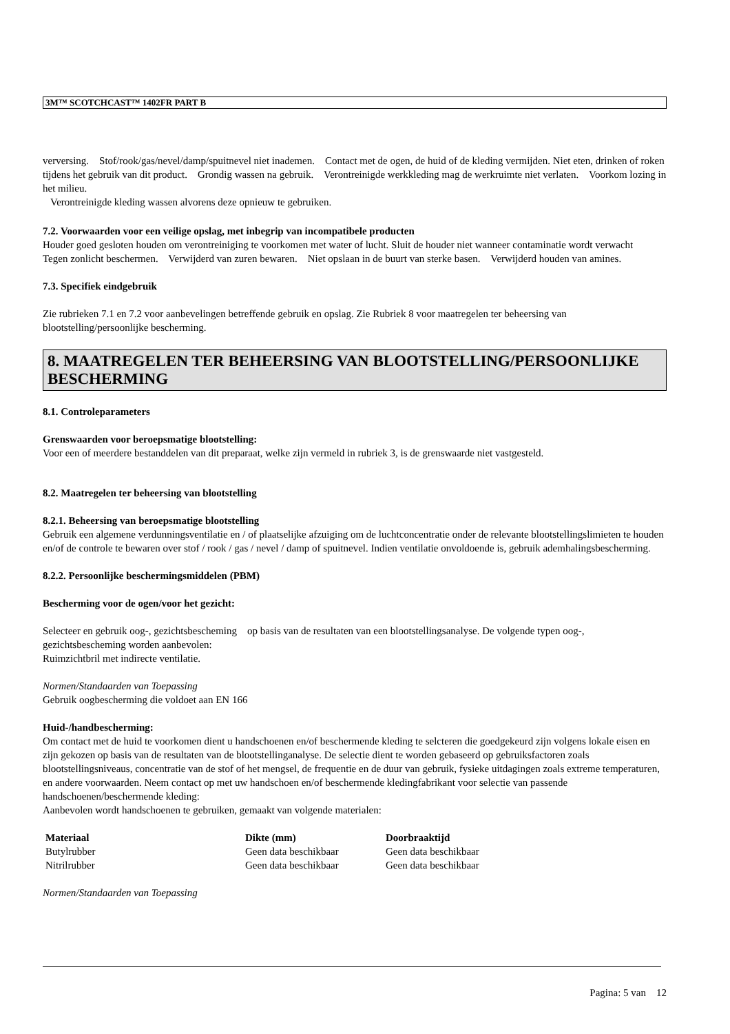3M™ SCOTCHCAST™ 1402FR PART B
verversing. Stof/rook/gas/nevel/damp/spuitnevel niet inademen. Contact met de ogen, de huid of de kleding vermijden. Niet eten, drinken of roken tijdens het gebruik van dit product. Grondig wassen na gebruik. Verontreinigde werkkleding mag de werkruimte niet verlaten. Voorkom lozing in het milieu.
Verontreinigde kleding wassen alvorens deze opnieuw te gebruiken.
7.2. Voorwaarden voor een veilige opslag, met inbegrip van incompatibele producten
Houder goed gesloten houden om verontreiniging te voorkomen met water of lucht. Sluit de houder niet wanneer contaminatie wordt verwacht Tegen zonlicht beschermen. Verwijderd van zuren bewaren. Niet opslaan in de buurt van sterke basen. Verwijderd houden van amines.
7.3. Specifiek eindgebruik
Zie rubrieken 7.1 en 7.2 voor aanbevelingen betreffende gebruik en opslag. Zie Rubriek 8 voor maatregelen ter beheersing van blootstelling/persoonlijke bescherming.
8. MAATREGELEN TER BEHEERSING VAN BLOOTSTELLING/PERSOONLIJKE BESCHERMING
8.1. Controleparameters
Grenswaarden voor beroepsmatige blootstelling:
Voor een of meerdere bestanddelen van dit preparaat, welke zijn vermeld in rubriek 3, is de grenswaarde niet vastgesteld.
8.2. Maatregelen ter beheersing van blootstelling
8.2.1. Beheersing van beroepsmatige blootstelling
Gebruik een algemene verdunningsventilatie en / of plaatselijke afzuiging om de luchtconcentratie onder de relevante blootstellingslimieten te houden en/of de controle te bewaren over stof / rook / gas / nevel / damp of spuitnevel. Indien ventilatie onvoldoende is, gebruik ademhalingsbescherming.
8.2.2. Persoonlijke beschermingsmiddelen (PBM)
Bescherming voor de ogen/voor het gezicht:
Selecteer en gebruik oog-, gezichtsbescheming op basis van de resultaten van een blootstellingsanalyse. De volgende typen oog-, gezichtsbescheming worden aanbevolen:
Ruimzichtbril met indirecte ventilatie.
Normen/Standaarden van Toepassing
Gebruik oogbescherming die voldoet aan EN 166
Huid-/handbescherming:
Om contact met de huid te voorkomen dient u handschoenen en/of beschermende kleding te selcteren die goedgekeurd zijn volgens lokale eisen en zijn gekozen op basis van de resultaten van de blootstellinganalyse. De selectie dient te worden gebaseerd op gebruiksfactoren zoals blootstellingsniveaus, concentratie van de stof of het mengsel, de frequentie en de duur van gebruik, fysieke uitdagingen zoals extreme temperaturen, en andere voorwaarden. Neem contact op met uw handschoen en/of beschermende kledingfabrikant voor selectie van passende handschoenen/beschermende kleding:
Aanbevolen wordt handschoenen te gebruiken, gemaakt van volgende materialen:
| Materiaal | Dikte (mm) | Doorbraaktijd |
| --- | --- | --- |
| Butylrubber | Geen data beschikbaar | Geen data beschikbaar |
| Nitrilrubber | Geen data beschikbaar | Geen data beschikbaar |
Normen/Standaarden van Toepassing
Pagina: 5 van 12